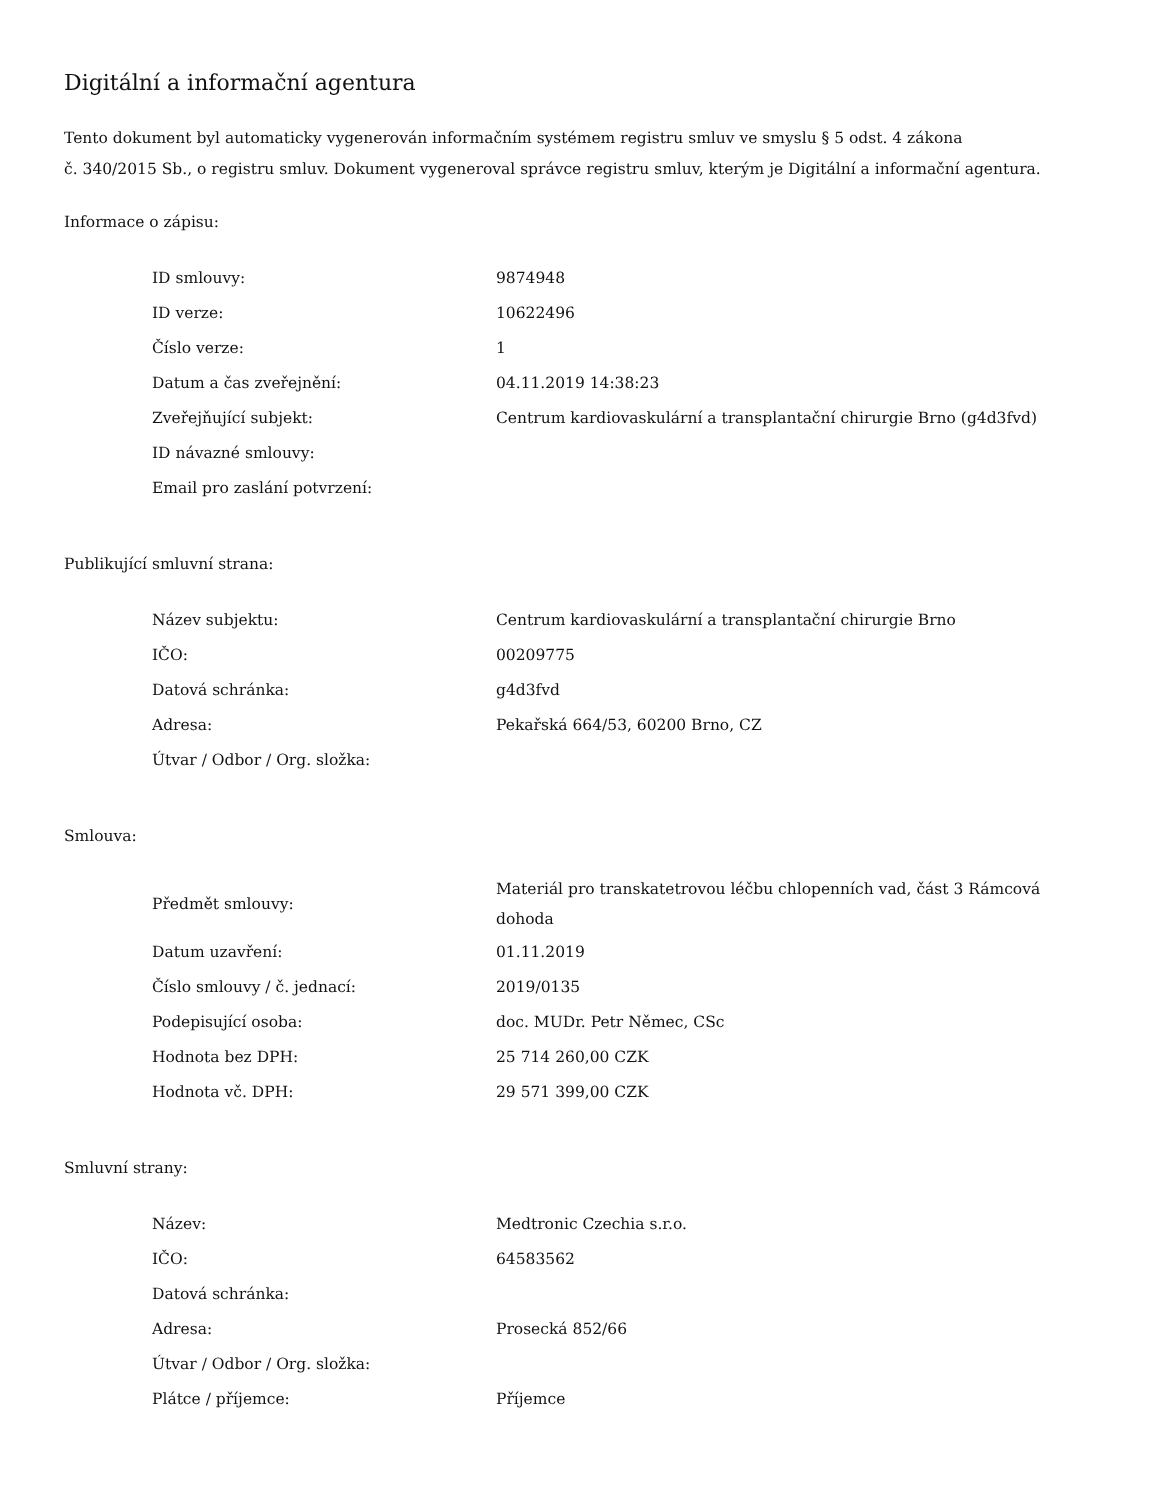Digitální a informační agentura
Tento dokument byl automaticky vygenerován informačním systémem registru smluv ve smyslu § 5 odst. 4 zákona
č. 340/2015 Sb., o registru smluv. Dokument vygeneroval správce registru smluv, kterým je Digitální a informační agentura.
Informace o zápisu:
| ID smlouvy: | 9874948 |
| ID verze: | 10622496 |
| Číslo verze: | 1 |
| Datum a čas zveřejnění: | 04.11.2019 14:38:23 |
| Zveřejňující subjekt: | Centrum kardiovaskulární a transplantační chirurgie Brno (g4d3fvd) |
| ID návazné smlouvy: | |
| Email pro zaslání potvrzení: | |
Publikující smluvní strana:
| Název subjektu: | Centrum kardiovaskulární a transplantační chirurgie Brno |
| IČO: | 00209775 |
| Datová schránka: | g4d3fvd |
| Adresa: | Pekařská 664/53, 60200 Brno, CZ |
| Útvar / Odbor / Org. složka: | |
Smlouva:
| Předmět smlouvy: | Materiál pro transkatetrovou léčbu chlopenních vad, část 3 Rámcová dohoda |
| Datum uzavření: | 01.11.2019 |
| Číslo smlouvy / č. jednací: | 2019/0135 |
| Podepisující osoba: | doc. MUDr. Petr Němec, CSc |
| Hodnota bez DPH: | 25 714 260,00 CZK |
| Hodnota vč. DPH: | 29 571 399,00 CZK |
Smluvní strany:
| Název: | Medtronic Czechia s.r.o. |
| IČO: | 64583562 |
| Datová schránka: | |
| Adresa: | Prosecká 852/66 |
| Útvar / Odbor / Org. složka: | |
| Plátce / příjemce: | Příjemce |